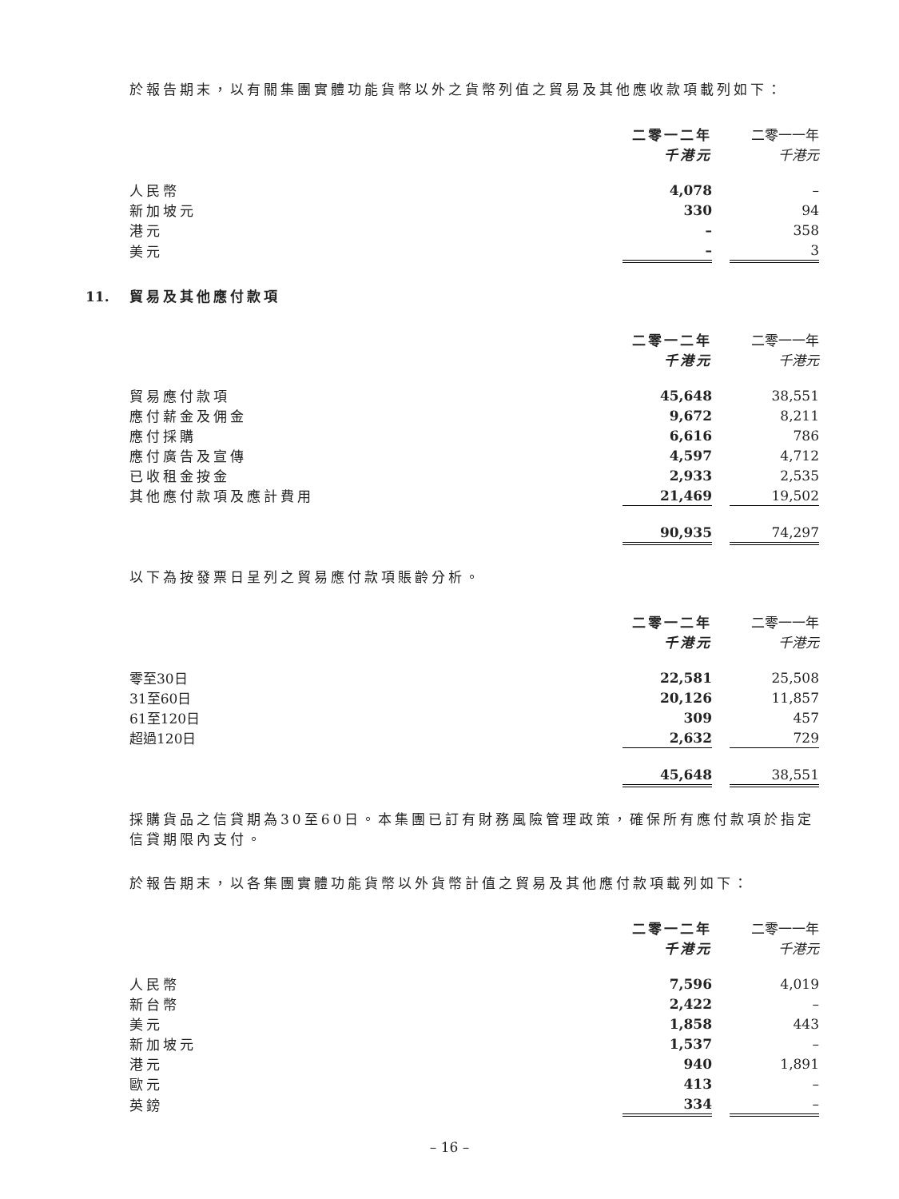於報告期末，以有關集團實體功能貨幣以外之貨幣列值之貿易及其他應收款項載列如下：
| | 二零一二年 | | 二零一一年 |
| --- | --- | --- | --- |
| | 千港元 | | 千港元 |
| 人民幣 | 4,078 | | – |
| 新加坡元 | 330 | | 94 |
| 港元 | – | | 358 |
| 美元 | – | | 3 |
11. 貿易及其他應付款項
| | 二零一二年 | | 二零一一年 |
| --- | --- | --- | --- |
| | 千港元 | | 千港元 |
| 貿易應付款項 | 45,648 | | 38,551 |
| 應付薪金及佣金 | 9,672 | | 8,211 |
| 應付採購 | 6,616 | | 786 |
| 應付廣告及宣傳 | 4,597 | | 4,712 |
| 已收租金按金 | 2,933 | | 2,535 |
| 其他應付款項及應計費用 | 21,469 | | 19,502 |
| | 90,935 | | 74,297 |
以下為按發票日呈列之貿易應付款項賬齡分析。
| | 二零一二年 | | 二零一一年 |
| --- | --- | --- | --- |
| | 千港元 | | 千港元 |
| 零至30日 | 22,581 | | 25,508 |
| 31至60日 | 20,126 | | 11,857 |
| 61至120日 | 309 | | 457 |
| 超過120日 | 2,632 | | 729 |
| | 45,648 | | 38,551 |
採購貨品之信貸期為30至60日。本集團已訂有財務風險管理政策，確保所有應付款項於指定信貸期限內支付。
於報告期末，以各集團實體功能貨幣以外貨幣計值之貿易及其他應付款項載列如下：
| | 二零一二年 | | 二零一一年 |
| --- | --- | --- | --- |
| | 千港元 | | 千港元 |
| 人民幣 | 7,596 | | 4,019 |
| 新台幣 | 2,422 | | – |
| 美元 | 1,858 | | 443 |
| 新加坡元 | 1,537 | | – |
| 港元 | 940 | | 1,891 |
| 歐元 | 413 | | – |
| 英鎊 | 334 | | – |
– 16 –